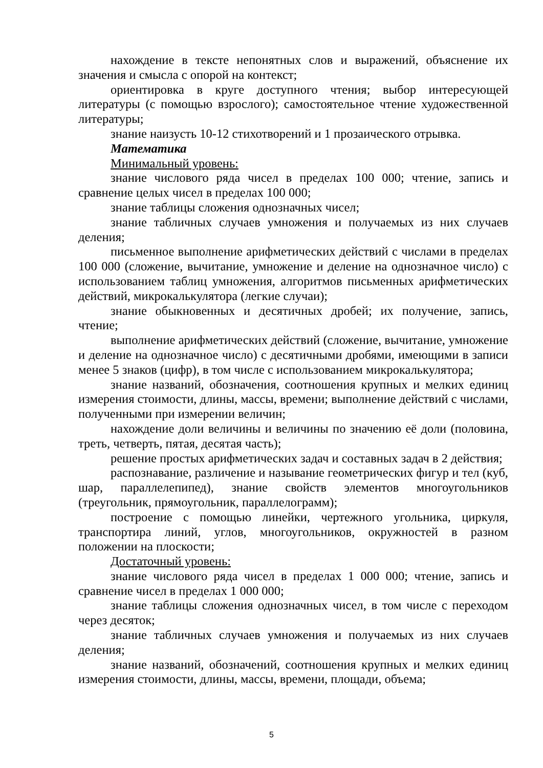нахождение в тексте непонятных слов и выражений, объяснение их значения и смысла с опорой на контекст;
ориентировка в круге доступного чтения; выбор интересующей литературы (с помощью взрослого); самостоятельное чтение художественной литературы;
знание наизусть 10-12 стихотворений и 1 прозаического отрывка.
Математика
Минимальный уровень:
знание числового ряда чисел в пределах 100 000; чтение, запись и сравнение целых чисел в пределах 100 000;
знание таблицы сложения однозначных чисел;
знание табличных случаев умножения и получаемых из них случаев деления;
письменное выполнение арифметических действий с числами в пределах 100 000 (сложение, вычитание, умножение и деление на однозначное число) с использованием таблиц умножения, алгоритмов письменных арифметических действий, микрокалькулятора (легкие случаи);
знание обыкновенных и десятичных дробей; их получение, запись, чтение;
выполнение арифметических действий (сложение, вычитание, умножение и деление на однозначное число) с десятичными дробями, имеющими в записи менее 5 знаков (цифр), в том числе с использованием микрокалькулятора;
знание названий, обозначения, соотношения крупных и мелких единиц измерения стоимости, длины, массы, времени; выполнение действий с числами, полученными при измерении величин;
нахождение доли величины и величины по значению её доли (половина, треть, четверть, пятая, десятая часть);
решение простых арифметических задач и составных задач в 2 действия;
распознавание, различение и называние геометрических фигур и тел (куб, шар, параллелепипед), знание свойств элементов многоугольников (треугольник, прямоугольник, параллелограмм);
построение с помощью линейки, чертежного угольника, циркуля, транспортира линий, углов, многоугольников, окружностей в разном положении на плоскости;
Достаточный уровень:
знание числового ряда чисел в пределах 1 000 000; чтение, запись и сравнение чисел в пределах 1 000 000;
знание таблицы сложения однозначных чисел, в том числе с переходом через десяток;
знание табличных случаев умножения и получаемых из них случаев деления;
знание названий, обозначений, соотношения крупных и мелких единиц измерения стоимости, длины, массы, времени, площади, объема;
5